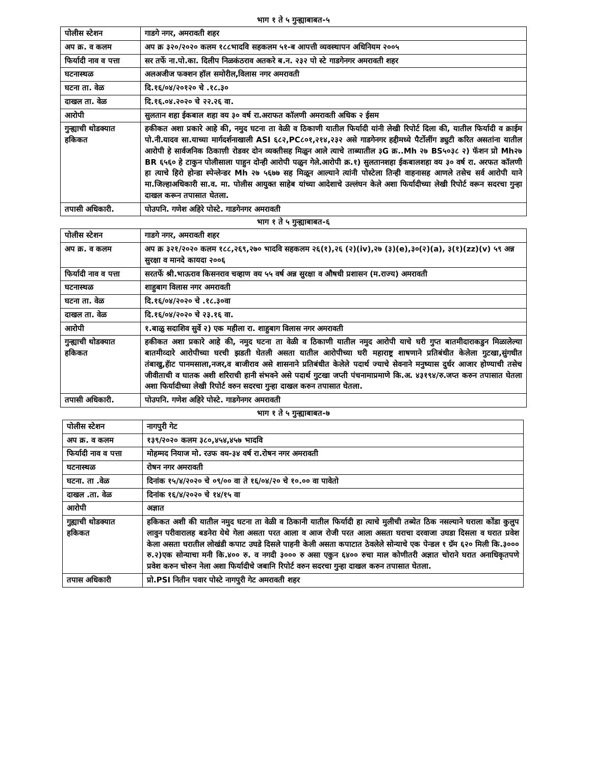भाग १ ते ५ गुन्ह्याबाबत-५
| पोलीस स्टेशन | गाडगे नगर, अमरावती शहर |
| अप क्र. व कलम | अप क्र ३२०/२०२० कलम १८८भादवि सहकलम ५१-ब आपत्ती व्यवस्थापन अधिनियम २००५ |
| फिर्यादी नाव व पत्ता | सर तर्फे ना.पो.का. दिलीप निळकंठराव अतकरे ब.न. २३२ पो स्टे गाडगेनगर अमरावती शहर |
| घटनास्थळ | अलअजीज फक्शन हॉल समोरील,विलास नगर अमरावती |
| घटना ता. वेळ | दि.१६/०४/२०१२० चे .१८.३० |
| दाखल ता. वेळ | दि.१६.०४.२०२० चे २२.२६ वा. |
| आरोपी | सुलतान शहा ईकबाल शहा वय ३० वर्ष रा.अराफत कॉलणी अमरावती अधिक २ ईसम |
| गुन्ह्याची थोडक्यात हकिकत | हकीकत अशा प्रकारे आहे की, नमुद घटना ता वेळी व ठिकाणी यातील फिर्यादी यांनी लेखी रिपोर्ट दिला की, यातील फिर्यादी व क्राईम पो.नी.यादव सा.याच्या मार्गदर्शनाखाली ASI ६८२,PC८०१,२१४,२३२ असे गाडगेनगर हद्दीमध्ये पैर्टोलींग ड्युटी करित असतांना यातील आरोपी हे सार्वजनिक ठिकाण़ी रोडवर दोन व्यक्तीसह मिळुन आले त्याचे ताब्यातील ३G क्र..Mh २७ BS५०३८ २) फॅशन प्रो Mh२७ BR ६५६० हे टाकुन पोलीसाला पाहुन दोन्ही आरोपी पळुन गेले.आरोपी क्र.१) सुलतानशहा ईकबालशहा वय ३० वर्ष रा. अरफत कॉलणी हा त्याचे हिरो होन्डा स्पेन्लेन्डर Mh २७ ५६७७ सह मिळून आल्याने त्यांनी पोस्टेला तिन्ही वाहनासह आणले तसेच सर्व आरोपी याने मा.जिल्हाअधिकारी सा.व. मा. पोलीस आयुक्त साहेब यांच्या आदेशाचे उल्लंघन केले अशा फिर्यादीच्या लेखी रिपोर्ट वरून सदरचा गुन्हा दाखल करून तपासात घेतला. |
| तपासी अधिकारी. | पोउपनि. गणेश अहिरे पोस्टे. गाडगेनगर अमरावती |
भाग १ ते ५ गुन्ह्याबाबत-६
| पोलीस स्टेशन | गाडगे नगर, अमरावती शहर |
| अप क्र. व कलम | अप क्र ३२१/२०२० कलम १८८,२६९,२७० भादवि सहकलम २६(१),२६ (२)(iv),२७ (३)(e),३०(२)(a), ३(१)(zz)(v) ५९ अन्न सुरक्षा व मानदे कायदा २००६ |
| फिर्यादी नाव व पत्ता | सरतर्फे श्री.भाऊराव किसनराव चव्हाण वय ५५ वर्ष अन्न सुरक्षा व औषधी प्रशासन (म.राज्य) अमरावती |
| घटनास्थळ | शाहुबाग विलास नगर अमरावती |
| घटना ता. वेळ | दि.१६/०४/२०२० चे .१८.३०वा |
| दाखल ता. वेळ | दि.१६/०४/२०२० चे २३.१६ वा. |
| आरोपी | १.बाळु सदाशिव सुर्वे २) एक महीला रा. शाहुबाग विलास नगर अमरावती |
| गुन्ह्याची थोडक्यात हकिकत | हकीकत अशा प्रकारे आहे की, नमुद घटना ता वेळी व ठिकाणी यातील नमुद आरोपी याचे घरी गुप्त बातमीदाराकडुन मिळालेल्या बातमीव्दारे आरोपीच्या घरची झडती घेतली असता यातील आरोपीच्या घरी महाराष्ट्र शाषणाने प्रतिबंधीत केलेला गुटखा,सुंगधीत तंबाखु,हॅाट पानमसाला,नजर,व बाजीराव असे शासनाने प्रतिबंधीत केलेले पदार्थ ज्याचे सेवनाने मनुष्यास दुर्धर आजार होण्याची तसेच जीवीताची व घातक अशी शरिराची हानी संभवने असे पदार्थ गुटखा जप्ती पंचनामाप्रमाणे कि.अ. ४३१९४/रु.जप्त करुन तपासात घेतला अशा फिर्यादीच्या लेखी रिपोर्ट वरुन सदरचा गुन्हा दाखल करुन तपासात घेतला. |
| तपासी अधिकारी. | पोउपनि. गणेश अहिरे पोस्टे. गाडगेनगर अमरावती |
भाग १ ते ५ गुन्ह्याबाबत-७
| पोलीस स्टेशन | नागपुरी गेट |
| अप क्र. व कलम | १३९/२०२० कलम ३८०,४५४,४५७ भादवि |
| फिर्यादी नाव व पत्ता | मोहम्मद नियाज मो. रउफ वय-३४ वर्ष रा.रोषन नगर अमरावती |
| घटनास्थळ | रोषन नगर अमरावती |
| घटना. ता .वेळ | दिनांक १५/४/२०२० चे ०९/०० वा ते १६/०४/२० चे १०.०० वा पावेतो |
| दाखल .ता. वेळ | दिनांक १६/४/२०२० चे १४/१५ वा |
| आरोपी | अज्ञात |
| गुह्याची थोडक्यात हकिकत | हकिकत अशी की यातील नमुद घटना ता वेळी व ठिकानी यातील फिर्यादी हा त्याचे मुलीची तब्येत ठिक नसल्याने घराला कोंडा कुलुप लावुन परीवारालह बडनेरा येथे गेला असता परत आला व आज रोजी परत आला असता घराचा दरवाजा उघडा दिसला व घरात प्रवेश केला असता घरातील लोखंडी कपाट उघडे दिसले पाहनी केली असता कपाटात ठेवलेले सोन्याचे एक पेन्डल १ ग्रॅम ६२० मिली कि.३००० रु.२)एक सोन्याचा मनी कि.४०० रु. व नगदी ३००० रु असा एकुन ६४०० रुचा माल कोणीतरी अज्ञात चोराने घरात अनाधिकृतपणे प्रवेश करुन चोरुन नेला अशा फिर्यादीचे जबानि रिपोर्ट वरुन सदरचा गुन्हा दाखल करुन तपासात घेतला. |
| तपास अधिकारी | प्रो.PSI नितीन पवार पोस्टे नागपुरी गेट अमरावती शहर |